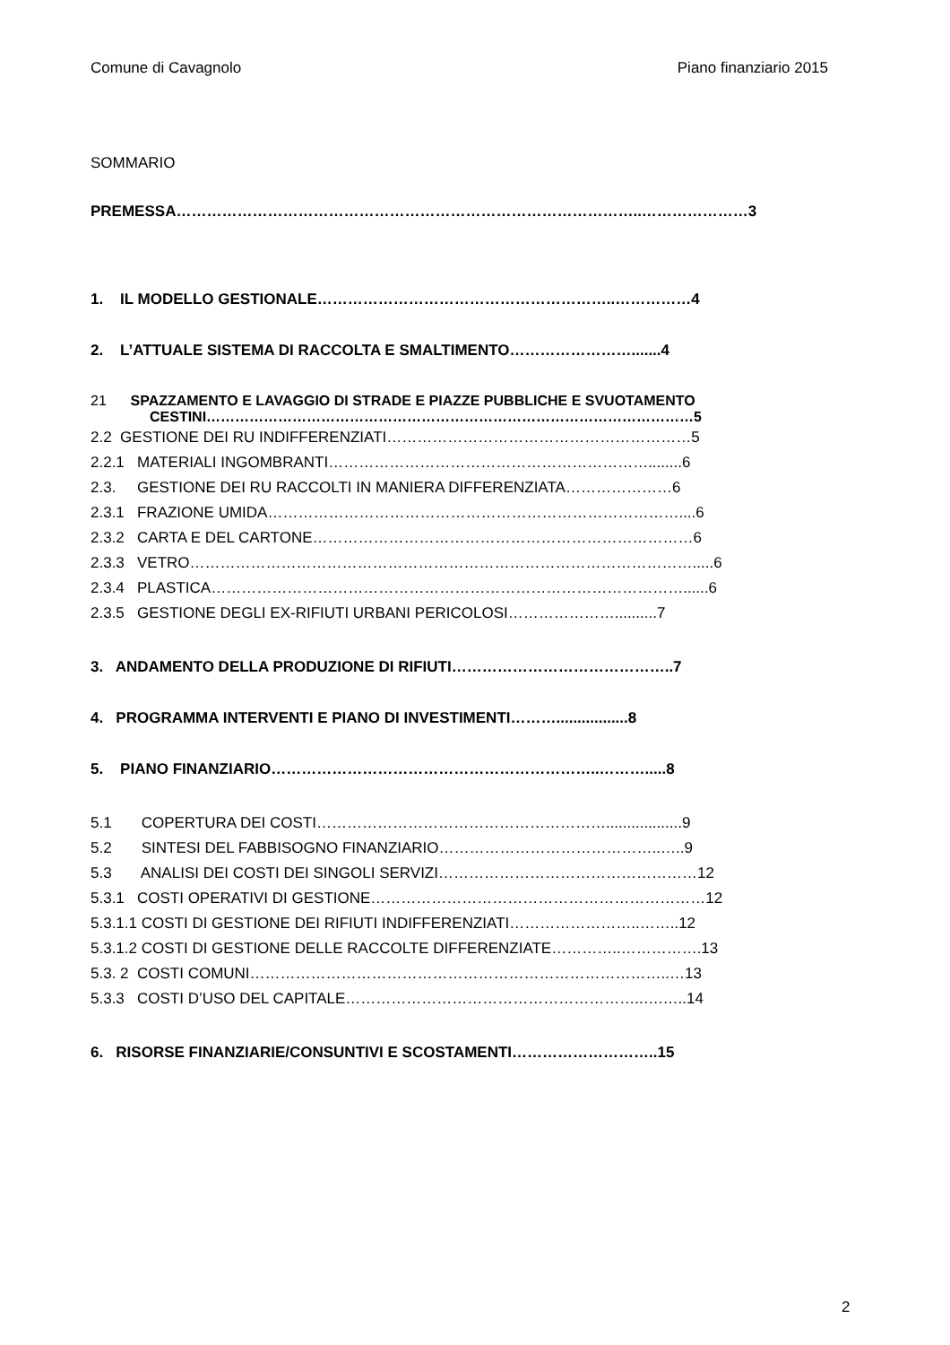Comune di Cavagnolo Piano finanziario 2015
SOMMARIO
PREMESSA………………………………………………………………………………..…………………3
1. IL MODELLO GESTIONALE…………………………………………………..……………4
2. L’ATTUALE SISTEMA DI RACCOLTA E SMALTIMENTO…………………….......4
21 SPAZZAMENTO E LAVAGGIO DI STRADE E PIAZZE PUBBLICHE E SVUOTAMENTO
CESTINI…………………………………………………………………………………………5
2.2 GESTIONE DEI RU INDIFFERENZIATI……………………………………………………5
2.2.1 MATERIALI INGOMBRANTI………………………………………………………........6
2.3. GESTIONE DEI RU RACCOLTI IN MANIERA DIFFERENZIATA…………………6
2.3.1 FRAZIONE UMIDA………………………………………………………………………....6
2.3.2 CARTA E DEL CARTONE…………………………………………………………………6
2.3.3 VETRO……………………………………………………………………………………….....6
2.3.4 PLASTICA…………………………………………………………………………………......6
2.3.5 GESTIONE DEGLI EX-RIFIUTI URBANI PERICOLOSI…………………..........7
3. ANDAMENTO DELLA PRODUZIONE DI RIFIUTI……………………………………..7
4. PROGRAMMA INTERVENTI E PIANO DI INVESTIMENTI……….................8
5. PIANO FINANZIARIO………………………………………………………..……….....8
5.1 COPERTURA DEI COSTI…………………………………………………..................9
5.2 SINTESI DEL FABBISOGNO FINANZIARIO……………………………………..…..9
5.3 ANALISI DEI COSTI DEI SINGOLI SERVIZI……………………………………………12
5.3.1 COSTI OPERATIVI DI GESTIONE…………………………………………………………12
5.3.1.1 COSTI DI GESTIONE DEI RIFIUTI INDIFFERENZIATI……………………..……..12
5.3.1.2 COSTI DI GESTIONE DELLE RACCOLTE DIFFERENZIATE…………..…………….13
5.3. 2 COSTI COMUNI………………………………………………………………………..…13
5.3.3 COSTI D’USO DEL CAPITALE…………………………………………………..….…..14
6. RISORSE FINANZIARIE/CONSUNTIVI E SCOSTAMENTI………………………..15
2